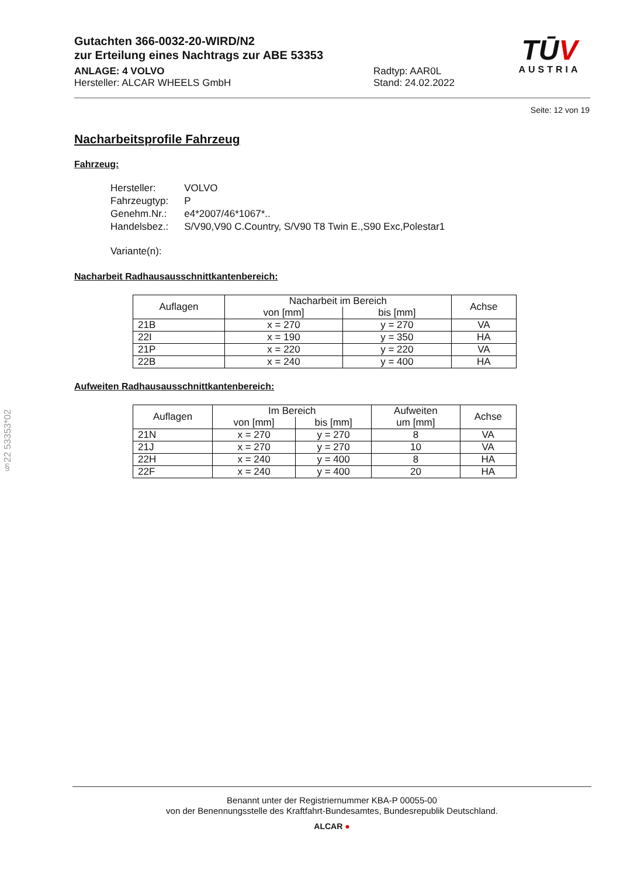Gutachten 366-0032-20-WIRD/N2
zur Erteilung eines Nachtrags zur ABE 53353
ANLAGE: 4 VOLVO
Hersteller: ALCAR WHEELS GmbH
Radtyp: AAR0L
Stand: 24.02.2022
TŪV
AUSTRIA
Seite: 12 von 19
Nacharbeitsprofile Fahrzeug
Fahrzeug:
| Hersteller: | VOLVO |
| Fahrzeugtyp: | P |
| Genehm.Nr.: | e4*2007/46*1067*.. |
| Handelsbez.: | S/V90,V90 C.Country, S/V90 T8 Twin E.,S90 Exc,Polestar1 |
| Variante(n): | |
Nacharbeit Radhausausschnittkantenbereich:
| Auflagen | Nacharbeit im Bereich | | Achse |
| --- | --- | --- | --- |
| | von [mm] | bis [mm] | |
| 21B | x = 270 | y = 270 | VA |
| 22I | x = 190 | y = 350 | HA |
| 21P | x = 220 | y = 220 | VA |
| 22B | x = 240 | y = 400 | HA |
Aufweiten Radhausausschnittkantenbereich:
| Auflagen | Im Bereich | | Aufweiten um [mm] | Achse |
| --- | --- | --- | --- | --- |
| | von [mm] | bis [mm] | | |
| 21N | x = 270 | y = 270 | 8 | VA |
| 21J | x = 270 | y = 270 | 10 | VA |
| 22H | x = 240 | y = 400 | 8 | HA |
| 22F | x = 240 | y = 400 | 20 | HA |
§22 53353*02
Benannt unter der Registriernummer KBA-P 00055-00
von der Benennungsstelle des Kraftfahrt-Bundesamtes, Bundesrepublik Deutschland.
ALCAR ●